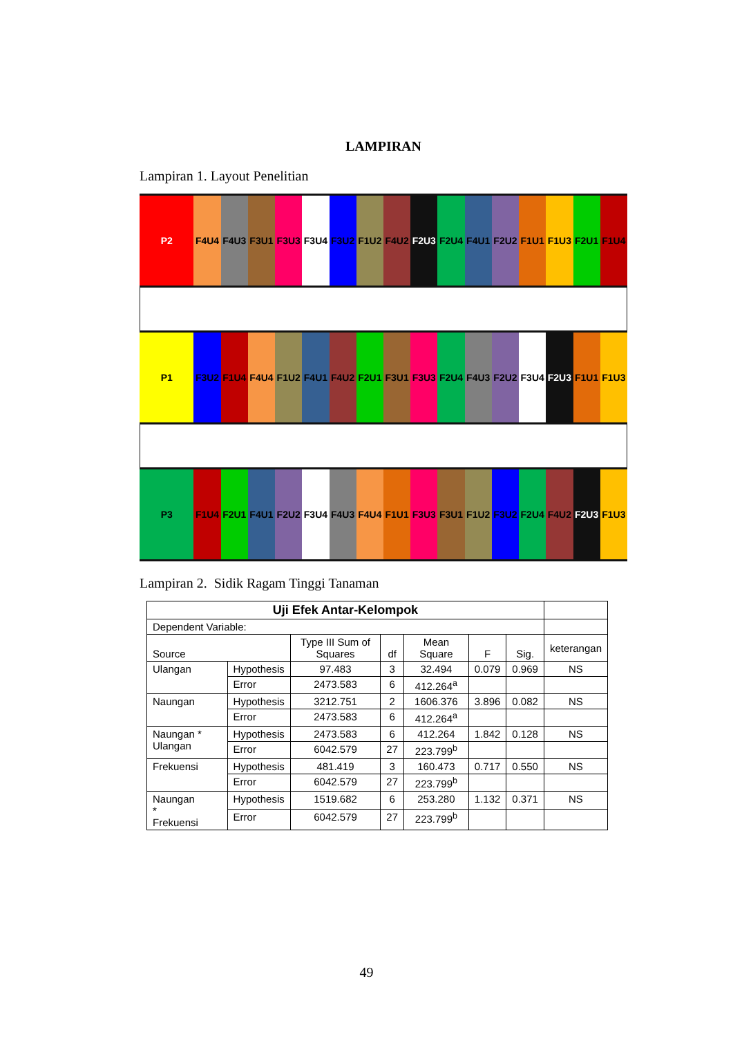LAMPIRAN
Lampiran 1. Layout Penelitian
P2 F4U4 F4U3 F3U1 F3U3 F3U4 F3U2 F1U2 F4U2 F2U3 F2U4 F4U1 F2U2 F1U1 F1U3 F2U1 F1U4
P1 F3U2 F1U4 F4U4 F1U2 F4U1 F4U2 F2U1 F3U1 F3U3 F2U4 F4U3 F2U2 F3U4 F2U3 F1U1 F1U3
P3 F1U4 F2U1 F4U1 F2U2 F3U4 F4U3 F4U4 F1U1 F3U3 F3U1 F1U2 F3U2 F2U4 F4U2 F2U3 F1U3
Lampiran 2. Sidik Ragam Tinggi Tanaman
| Uji Efek Antar-Kelompok | | | | | | | |
| Dependent Variable: | | | | | | | |
| Source | | Type III Sum of Squares | df | Mean Square | F | Sig. | keterangan |
| Ulangan | Hypothesis | 97.483 | 3 | 32.494 | 0.079 | 0.969 | NS |
| | Error | 2473.583 | 6 | 412.264<sup>a</sup> | | | |
| Naungan | Hypothesis | 3212.751 | 2 | 1606.376 | 3.896 | 0.082 | NS |
| | Error | 2473.583 | 6 | 412.264<sup>a</sup> | | | |
| Naungan * Ulangan | Hypothesis | 2473.583 | 6 | 412.264 | 1.842 | 0.128 | NS |
| | Error | 6042.579 | 27 | 223.799<sup>b</sup> | | | |
| Frekuensi | Hypothesis | 481.419 | 3 | 160.473 | 0.717 | 0.550 | NS |
| | Error | 6042.579 | 27 | 223.799<sup>b</sup> | | | |
| Naungan * Frekuensi | Hypothesis | 1519.682 | 6 | 253.280 | 1.132 | 0.371 | NS |
| | Error | 6042.579 | 27 | 223.799<sup>b</sup> | | | |
49